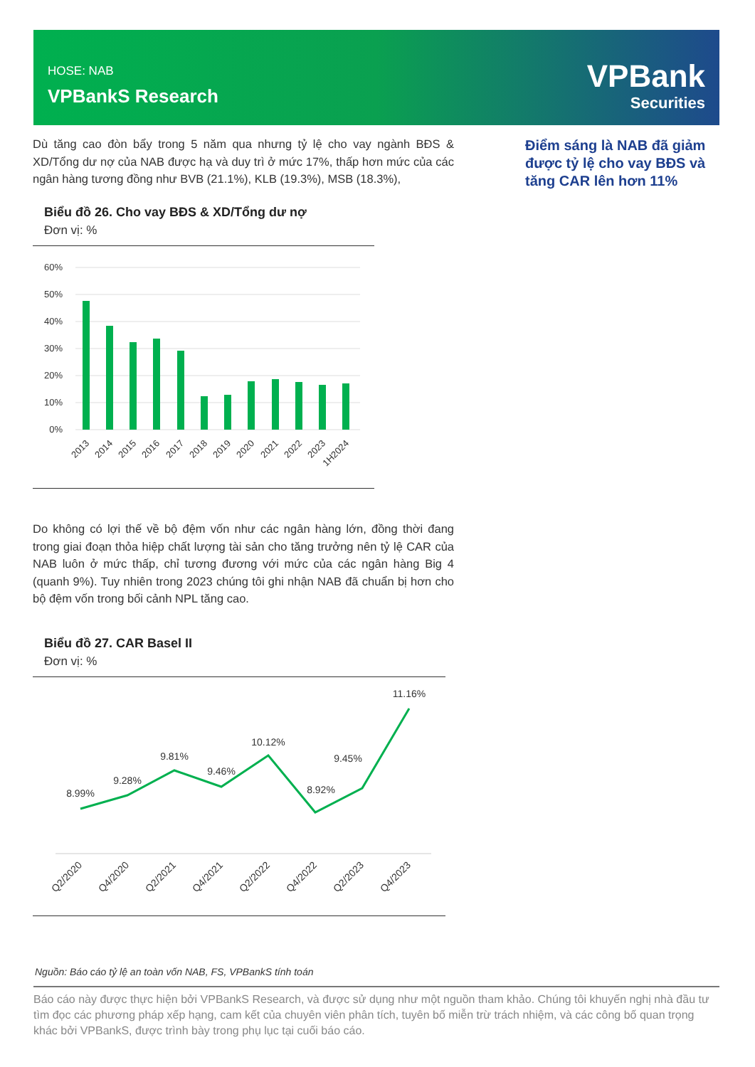HOSE: NAB
VPBankS Research
VPBank
Securities
Dù tăng cao đòn bẩy trong 5 năm qua nhưng tỷ lệ cho vay ngành BĐS & XD/Tổng dư nợ của NAB được hạ và duy trì ở mức 17%, thấp hơn mức của các ngân hàng tương đồng như BVB (21.1%), KLB (19.3%), MSB (18.3%),
Biểu đồ 26. Cho vay BĐS & XD/Tổng dư nợ
Đơn vị: %
60%
50%
40%
30%
20%
10%
0%
2013
2014
2015
2016
2017
2018
2019
2020
2021
2022
2023
1H2024
Do không có lợi thế về bộ đệm vốn như các ngân hàng lớn, đồng thời đang trong giai đoạn thỏa hiệp chất lượng tài sản cho tăng trưởng nên tỷ lệ CAR của NAB luôn ở mức thấp, chỉ tương đương với mức của các ngân hàng Big 4 (quanh 9%). Tuy nhiên trong 2023 chúng tôi ghi nhận NAB đã chuẩn bị hơn cho bộ đệm vốn trong bối cảnh NPL tăng cao.
Biểu đồ 27. CAR Basel II
Đơn vị: %
8.99%
9.28%
9.81%
9.46%
10.12%
8.92%
9.45%
11.16%
Q2/2020
Q4/2020
Q2/2021
Q4/2021
Q2/2022
Q4/2022
Q2/2023
Q4/2023
Điểm sáng là NAB đã giảm được tỷ lệ cho vay BĐS và tăng CAR lên hơn 11%
Nguồn: Báo cáo tỷ lệ an toàn vốn NAB, FS, VPBankS tính toán
Báo cáo này được thực hiện bởi VPBankS Research, và được sử dụng như một nguồn tham khảo. Chúng tôi khuyến nghị nhà đầu tư tìm đọc các phương pháp xếp hạng, cam kết của chuyên viên phân tích, tuyên bố miễn trừ trách nhiệm, và các công bố quan trọng khác bởi VPBankS, được trình bày trong phụ lục tại cuối báo cáo.